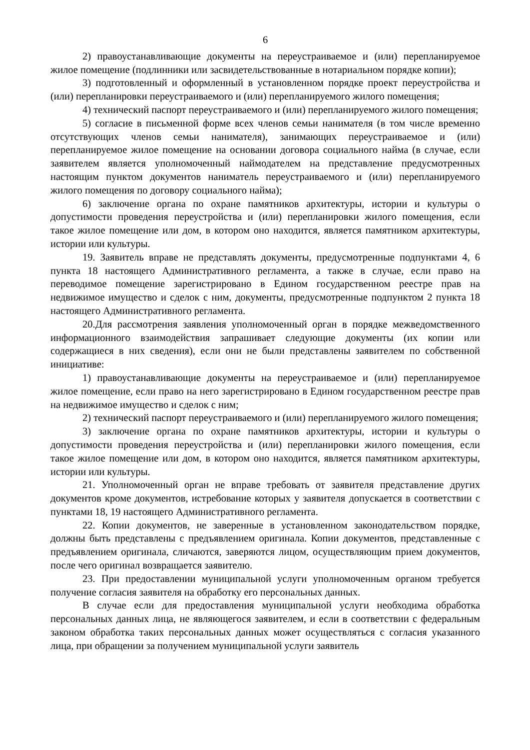6
2) правоустанавливающие документы на переустраиваемое и (или) перепланируемое жилое помещение (подлинники или засвидетельствованные в нотариальном порядке копии);
3) подготовленный и оформленный в установленном порядке проект переустройства и (или) перепланировки переустраиваемого и (или) перепланируемого жилого помещения;
4) технический паспорт переустраиваемого и (или) перепланируемого жилого помещения;
5) согласие в письменной форме всех членов семьи нанимателя (в том числе временно отсутствующих членов семьи нанимателя), занимающих переустраиваемое и (или) перепланируемое жилое помещение на основании договора социального найма (в случае, если заявителем является уполномоченный наймодателем на представление предусмотренных настоящим пунктом документов наниматель переустраиваемого и (или) перепланируемого жилого помещения по договору социального найма);
6) заключение органа по охране памятников архитектуры, истории и культуры о допустимости проведения переустройства и (или) перепланировки жилого помещения, если такое жилое помещение или дом, в котором оно находится, является памятником архитектуры, истории или культуры.
19. Заявитель вправе не представлять документы, предусмотренные подпунктами 4, 6 пункта 18 настоящего Административного регламента, а также в случае, если право на переводимое помещение зарегистрировано в Едином государственном реестре прав на недвижимое имущество и сделок с ним, документы, предусмотренные подпунктом 2 пункта 18 настоящего Административного регламента.
20.Для рассмотрения заявления уполномоченный орган в порядке межведомственного информационного взаимодействия запрашивает следующие документы (их копии или содержащиеся в них сведения), если они не были представлены заявителем по собственной инициативе:
1) правоустанавливающие документы на переустраиваемое и (или) перепланируемое жилое помещение, если право на него зарегистрировано в Едином государственном реестре прав на недвижимое имущество и сделок с ним;
2) технический паспорт переустраиваемого и (или) перепланируемого жилого помещения;
3) заключение органа по охране памятников архитектуры, истории и культуры о допустимости проведения переустройства и (или) перепланировки жилого помещения, если такое жилое помещение или дом, в котором оно находится, является памятником архитектуры, истории или культуры.
21. Уполномоченный орган не вправе требовать от заявителя представление других документов кроме документов, истребование которых у заявителя допускается в соответствии с пунктами 18, 19 настоящего Административного регламента.
22. Копии документов, не заверенные в установленном законодательством порядке, должны быть представлены с предъявлением оригинала. Копии документов, представленные с предъявлением оригинала, сличаются, заверяются лицом, осуществляющим прием документов, после чего оригинал возвращается заявителю.
23. При предоставлении муниципальной услуги уполномоченным органом требуется получение согласия заявителя на обработку его персональных данных.
В случае если для предоставления муниципальной услуги необходима обработка персональных данных лица, не являющегося заявителем, и если в соответствии с федеральным законом обработка таких персональных данных может осуществляться с согласия указанного лица, при обращении за получением муниципальной услуги заявитель